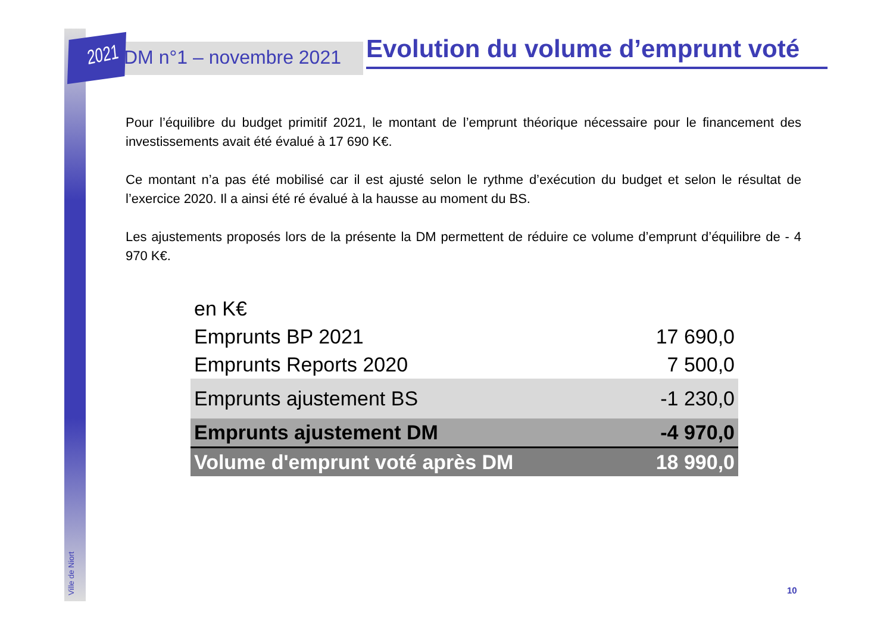2021 DM n°1 – novembre 2021
Evolution du volume d’emprunt voté
Pour l’équilibre du budget primitif 2021, le montant de l’emprunt théorique nécessaire pour le financement des investissements avait été évalué à 17 690 K€.
Ce montant n’a pas été mobilisé car il est ajusté selon le rythme d’exécution du budget et selon le résultat de l’exercice 2020. Il a ainsi été ré évalué à la hausse au moment du BS.
Les ajustements proposés lors de la présente la DM permettent de réduire ce volume d’emprunt d’équilibre de - 4 970 K€.
| en K€ | |
| Emprunts BP 2021 | 17 690,0 |
| Emprunts Reports 2020 | 7 500,0 |
| Emprunts ajustement BS | -1 230,0 |
| Emprunts ajustement DM | -4 970,0 |
| Volume d'emprunt voté après DM | 18 990,0 |
Ville de Niort
10